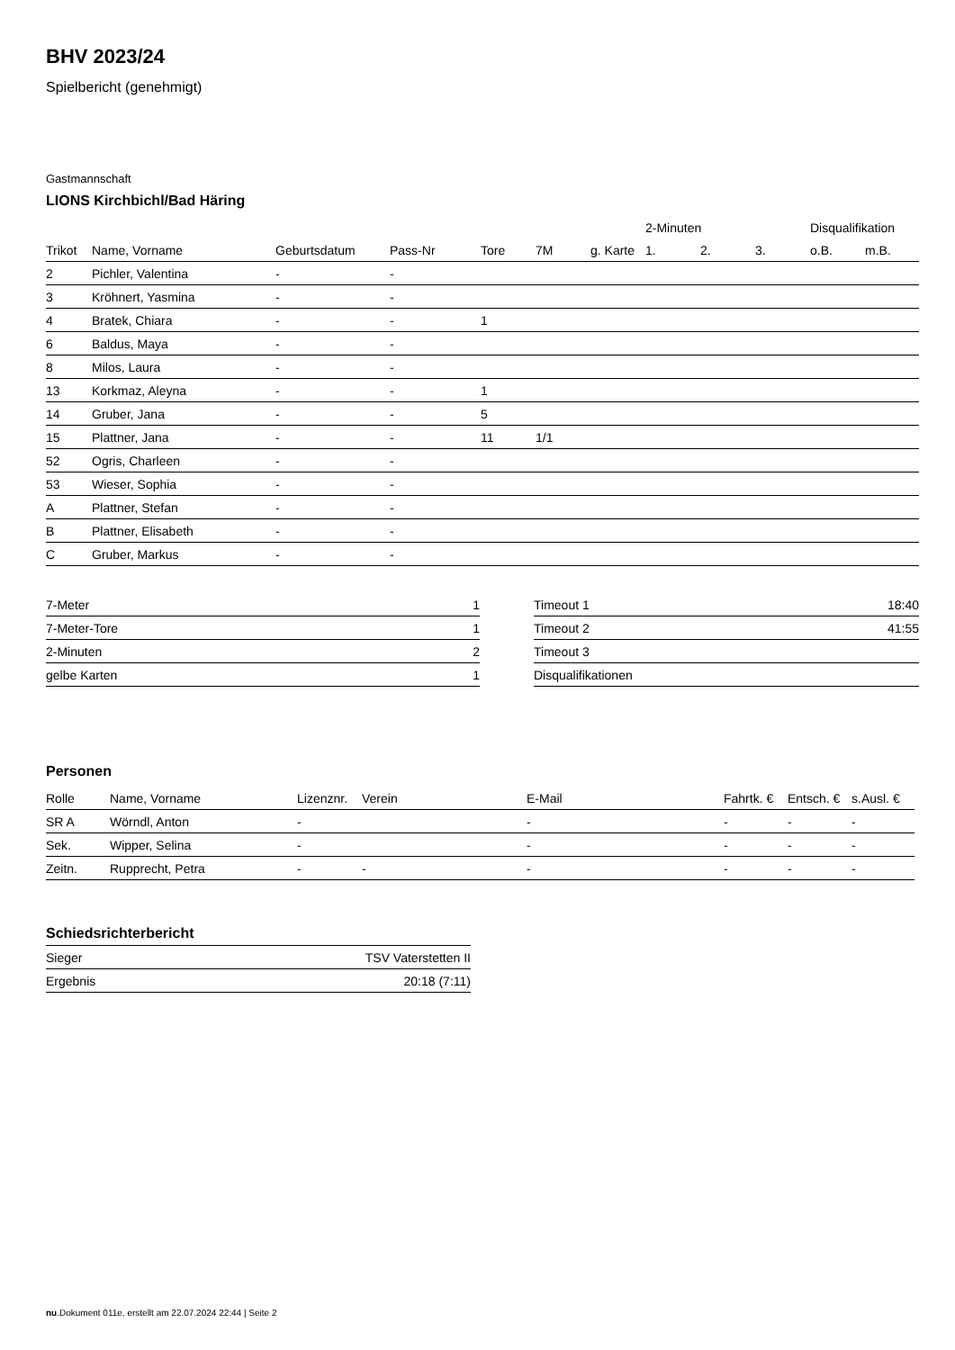BHV 2023/24
Spielbericht (genehmigt)
Gastmannschaft
LIONS Kirchbichl/Bad Häring
| | | | | | | | 2-Minuten | | | Disqualifikation | |
| --- | --- | --- | --- | --- | --- | --- | --- | --- | --- | --- | --- |
| Trikot | Name, Vorname | Geburtsdatum | Pass-Nr | Tore | 7M | g. Karte | 1. | 2. | 3. | o.B. | m.B. |
| 2 | Pichler, Valentina | - | - | | | | | | | | |
| 3 | Kröhnert, Yasmina | - | - | | | | | | | | |
| 4 | Bratek, Chiara | - | - | 1 | | | | | | | |
| 6 | Baldus, Maya | - | - | | | | | | | | |
| 8 | Milos, Laura | - | - | | | | | | | | |
| 13 | Korkmaz, Aleyna | - | - | 1 | | | | | | | |
| 14 | Gruber, Jana | - | - | 5 | | | | | | | |
| 15 | Plattner, Jana | - | - | 11 | 1/1 | | | | | | |
| 52 | Ogris, Charleen | - | - | | | | | | | | |
| 53 | Wieser, Sophia | - | - | | | | | | | | |
| A | Plattner, Stefan | - | - | | | | | | | | |
| B | Plattner, Elisabeth | - | - | | | | | | | | |
| C | Gruber, Markus | - | - | | | | | | | | |
| 7-Meter | 1 |
| 7-Meter-Tore | 1 |
| 2-Minuten | 2 |
| gelbe Karten | 1 |
| Timeout 1 | 18:40 |
| Timeout 2 | 41:55 |
| Timeout 3 | |
| Disqualifikationen | |
Personen
| Rolle | Name, Vorname | Lizenznr. | Verein | E-Mail | Fahrtk. € | Entsch. € | s.Ausl. € |
| --- | --- | --- | --- | --- | --- | --- | --- |
| SR A | Wörndl, Anton | - | | - | - | - | - |
| Sek. | Wipper, Selina | - | | - | - | - | - |
| Zeitn. | Rupprecht, Petra | - | - | - | - | - | - |
Schiedsrichterbericht
| Sieger | TSV Vaterstetten II |
| Ergebnis | 20:18 (7:11) |
nu.Dokument 011e, erstellt am 22.07.2024 22:44 | Seite 2